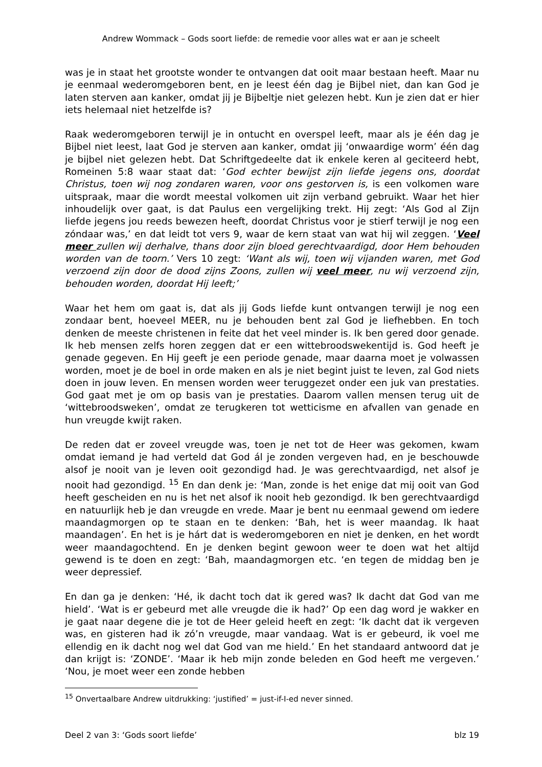Andrew Wommack – Gods soort liefde: de remedie voor alles wat er aan je scheelt
was je in staat het grootste wonder te ontvangen dat ooit maar bestaan heeft. Maar nu je eenmaal wederomgeboren bent, en je leest één dag je Bijbel niet, dan kan God je laten sterven aan kanker, omdat jij je Bijbeltje niet gelezen hebt. Kun je zien dat er hier iets helemaal niet hetzelfde is?
Raak wederomgeboren terwijl je in ontucht en overspel leeft, maar als je één dag je Bijbel niet leest, laat God je sterven aan kanker, omdat jij ‘onwaardige worm’ één dag je bijbel niet gelezen hebt. Dat Schriftgedeelte dat ik enkele keren al geciteerd hebt, Romeinen 5:8 waar staat dat: ‘God echter bewijst zijn liefde jegens ons, doordat Christus, toen wij nog zondaren waren, voor ons gestorven is, is een volkomen ware uitspraak, maar die wordt meestal volkomen uit zijn verband gebruikt. Waar het hier inhoudelijk over gaat, is dat Paulus een vergelijking trekt. Hij zegt: ‘Als God al Zijn liefde jegens jou reeds bewezen heeft, doordat Christus voor je stierf terwijl je nog een zóndaar was,’ en dat leidt tot vers 9, waar de kern staat van wat hij wil zeggen. ‘Veel meer zullen wij derhalve, thans door zijn bloed gerechtvaardigd, door Hem behouden worden van de toorn.’ Vers 10 zegt: ‘Want als wij, toen wij vijanden waren, met God verzoend zijn door de dood zijns Zoons, zullen wij veel meer, nu wij verzoend zijn, behouden worden, doordat Hij leeft;’
Waar het hem om gaat is, dat als jij Gods liefde kunt ontvangen terwijl je nog een zondaar bent, hoeveel MEER, nu je behouden bent zal God je liefhebben. En toch denken de meeste christenen in feite dat het veel minder is. Ik ben gered door genade. Ik heb mensen zelfs horen zeggen dat er een wittebroodswekentijd is. God heeft je genade gegeven. En Hij geeft je een periode genade, maar daarna moet je volwassen worden, moet je de boel in orde maken en als je niet begint juist te leven, zal God niets doen in jouw leven. En mensen worden weer teruggezet onder een juk van prestaties. God gaat met je om op basis van je prestaties. Daarom vallen mensen terug uit de ‘wittebroodsweken’, omdat ze terugkeren tot wetticisme en afvallen van genade en hun vreugde kwijt raken.
De reden dat er zoveel vreugde was, toen je net tot de Heer was gekomen, kwam omdat iemand je had verteld dat God ál je zonden vergeven had, en je beschouwde alsof je nooit van je leven ooit gezondigd had. Je was gerechtvaardigd, net alsof je nooit had gezondigd. <sup>15</sup> En dan denk je: ‘Man, zonde is het enige dat mij ooit van God heeft gescheiden en nu is het net alsof ik nooit heb gezondigd. Ik ben gerechtvaardigd en natuurlijk heb je dan vreugde en vrede. Maar je bent nu eenmaal gewend om iedere maandagmorgen op te staan en te denken: ‘Bah, het is weer maandag. Ik haat maandagen’. En het is je hárt dat is wederomgeboren en niet je denken, en het wordt weer maandagochtend. En je denken begint gewoon weer te doen wat het altijd gewend is te doen en zegt: ‘Bah, maandagmorgen etc. ‘en tegen de middag ben je weer depressief.
En dan ga je denken: ‘Hé, ik dacht toch dat ik gered was? Ik dacht dat God van me hield’. ‘Wat is er gebeurd met alle vreugde die ik had?’ Op een dag word je wakker en je gaat naar degene die je tot de Heer geleid heeft en zegt: ‘Ik dacht dat ik vergeven was, en gisteren had ik zó’n vreugde, maar vandaag. Wat is er gebeurd, ik voel me ellendig en ik dacht nog wel dat God van me hield.’ En het standaard antwoord dat je dan krijgt is: ‘ZONDE’. ‘Maar ik heb mijn zonde beleden en God heeft me vergeven.’ ‘Nou, je moet weer een zonde hebben
<sup>15</sup> Onvertaalbare Andrew uitdrukking: ‘justified’ = just-if-I-ed never sinned.
Deel 2 van 3: ‘Gods soort liefde’ blz 19